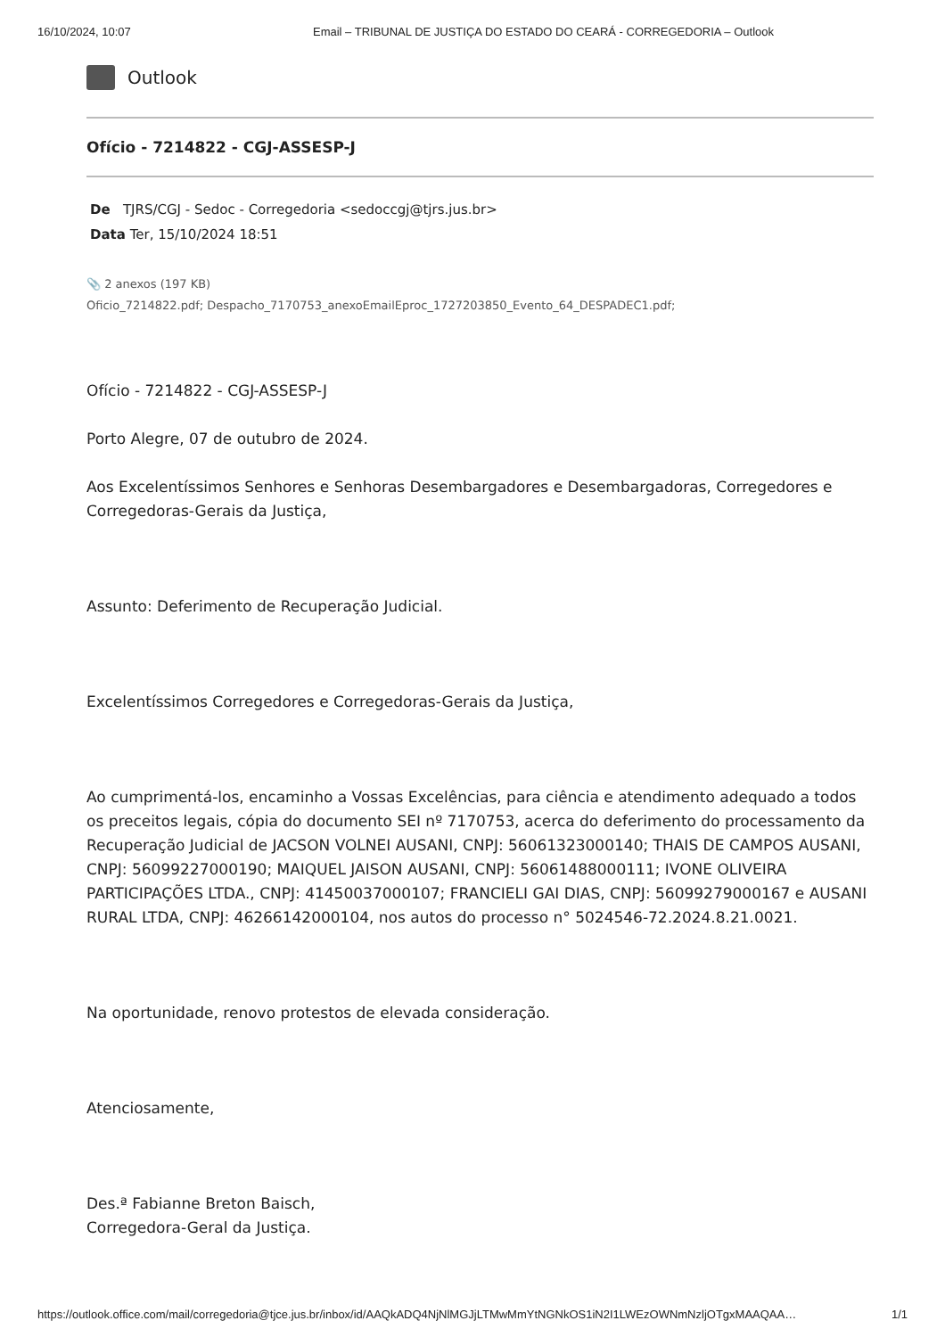16/10/2024, 10:07 Email – TRIBUNAL DE JUSTIÇA DO ESTADO DO CEARÁ - CORREGEDORIA – Outlook
Outlook
Ofício - 7214822 - CGJ-ASSESP-J
De TJRS/CGJ - Sedoc - Corregedoria <sedoccgj@tjrs.jus.br>
Data Ter, 15/10/2024 18:51
📎 2 anexos (197 KB)
Oficio_7214822.pdf; Despacho_7170753_anexoEmailEproc_1727203850_Evento_64_DESPADEC1.pdf;
Ofício - 7214822 - CGJ-ASSESP-J
Porto Alegre, 07 de outubro de 2024.
Aos Excelentíssimos Senhores e Senhoras Desembargadores e Desembargadoras, Corregedores e Corregedoras-Gerais da Justiça,
Assunto: Deferimento de Recuperação Judicial.
Excelentíssimos Corregedores e Corregedoras-Gerais da Justiça,
Ao cumprimentá-los, encaminho a Vossas Excelências, para ciência e atendimento adequado a todos os preceitos legais, cópia do documento SEI nº 7170753, acerca do deferimento do processamento da Recuperação Judicial de JACSON VOLNEI AUSANI, CNPJ: 56061323000140; THAIS DE CAMPOS AUSANI, CNPJ: 56099227000190; MAIQUEL JAISON AUSANI, CNPJ: 56061488000111; IVONE OLIVEIRA PARTICIPAÇÕES LTDA., CNPJ: 41450037000107; FRANCIELI GAI DIAS, CNPJ: 56099279000167 e AUSANI RURAL LTDA, CNPJ: 46266142000104, nos autos do processo n° 5024546-72.2024.8.21.0021.
Na oportunidade, renovo protestos de elevada consideração.
Atenciosamente,
Des.ª Fabianne Breton Baisch,
Corregedora-Geral da Justiça.
https://outlook.office.com/mail/corregedoria@tjce.jus.br/inbox/id/AAQkADQ4NjNlMGJjLTMwMmYtNGNkOS1iN2I1LWEzOWNmNzljOTgxMAAQAA… 1/1